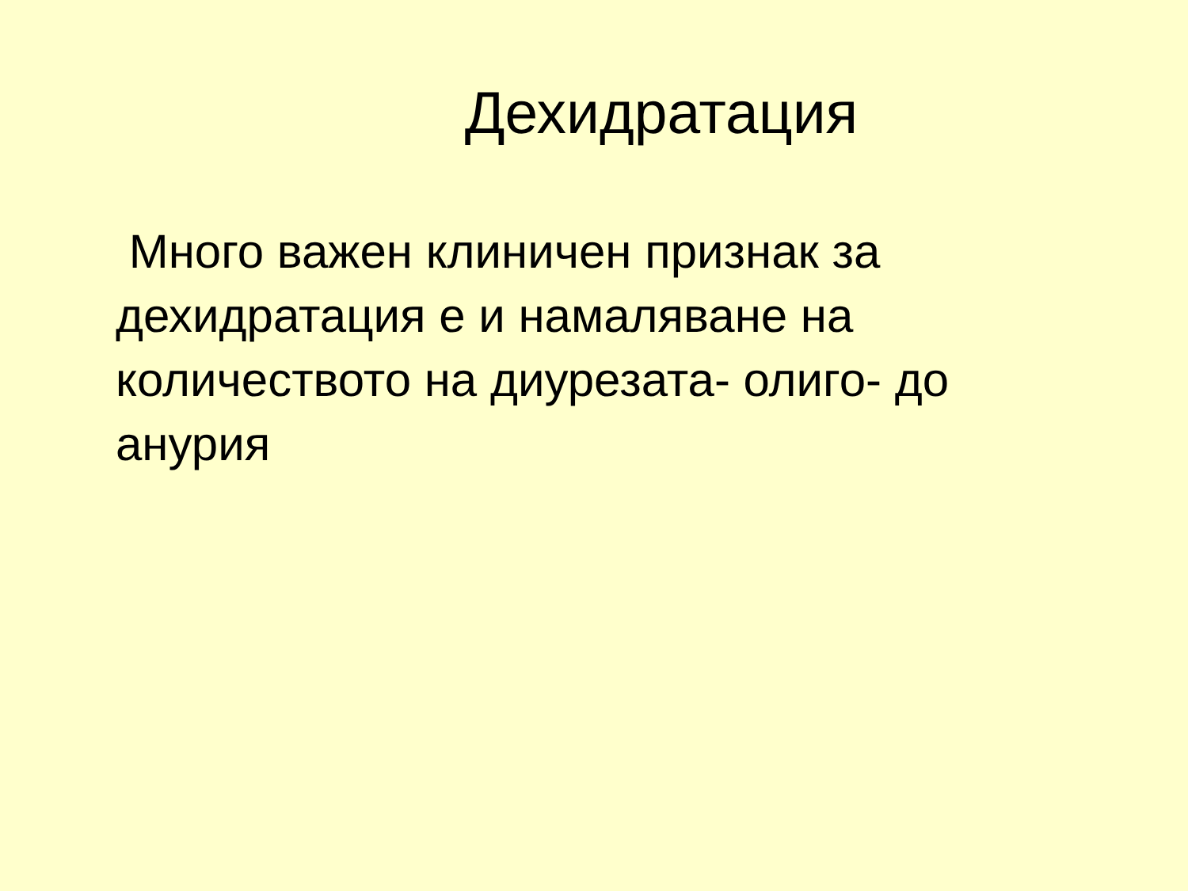Дехидратация
Много важен клиничен признак за дехидратация е и намаляване на количеството на диурезата- олиго- до анурия